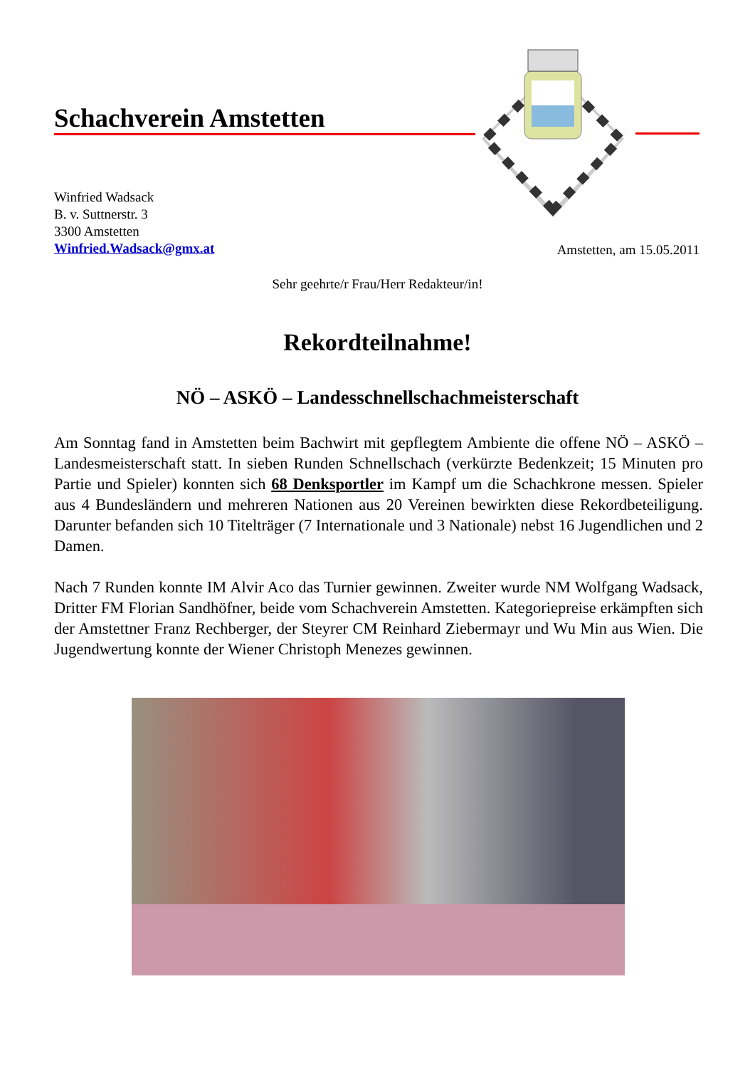Schachverein Amstetten
Winfried Wadsack
B. v. Suttnerstr. 3
3300 Amstetten
Winfried.Wadsack@gmx.at
Amstetten, am 15.05.2011
Sehr geehrte/r Frau/Herr Redakteur/in!
Rekordteilnahme!
NÖ – ASKÖ – Landesschnellschachmeisterschaft
Am Sonntag fand in Amstetten beim Bachwirt mit gepflegtem Ambiente die offene NÖ – ASKÖ – Landesmeisterschaft statt. In sieben Runden Schnellschach (verkürzte Bedenkzeit; 15 Minuten pro Partie und Spieler) konnten sich 68 Denksportler im Kampf um die Schachkrone messen. Spieler aus 4 Bundesländern und mehreren Nationen aus 20 Vereinen bewirkten diese Rekordbeteiligung. Darunter befanden sich 10 Titelträger (7 Internationale und 3 Nationale) nebst 16 Jugendlichen und 2 Damen.
Nach 7 Runden konnte IM Alvir Aco das Turnier gewinnen. Zweiter wurde NM Wolfgang Wadsack, Dritter FM Florian Sandhöfner, beide vom Schachverein Amstetten. Kategoriepreise erkämpften sich der Amstettner Franz Rechberger, der Steyrer CM Reinhard Ziebermayr und Wu Min aus Wien. Die Jugendwertung konnte der Wiener Christoph Menezes gewinnen.